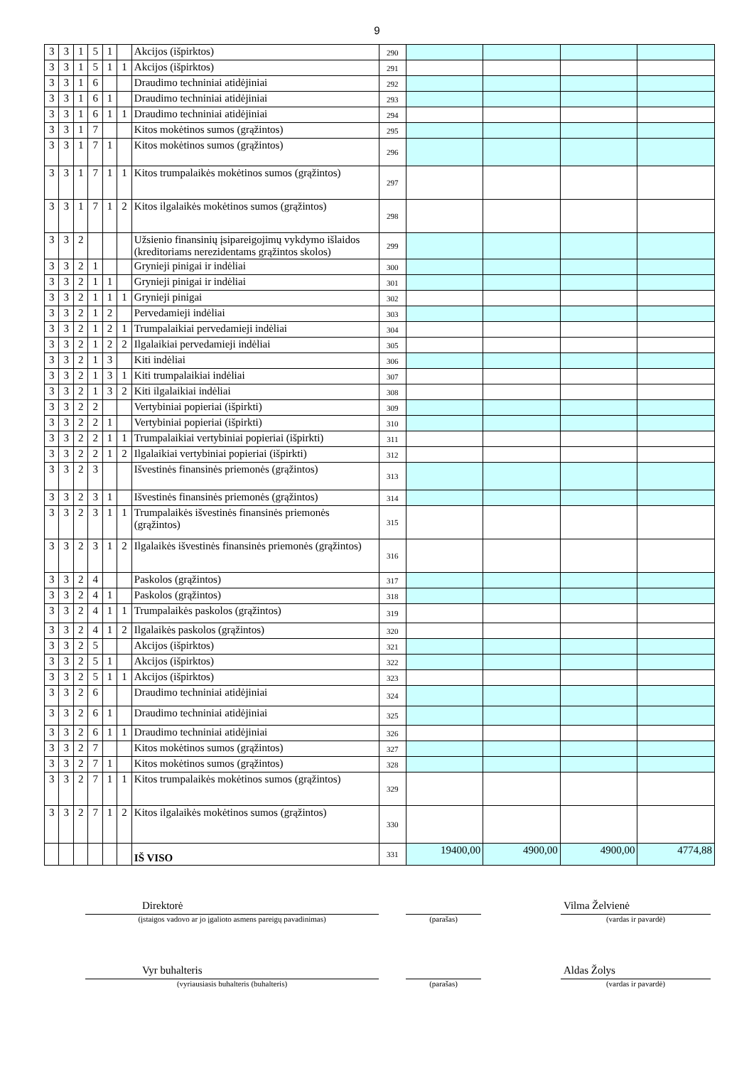9
| 3 | 3 | 1 | 5 | 1 | | Akcijos (išpirktos) | 290 | | | | |
| 3 | 3 | 1 | 5 | 1 | 1 | Akcijos (išpirktos) | 291 | | | | |
| 3 | 3 | 1 | 6 | | | Draudimo techniniai atidėjiniai | 292 | | | | |
| 3 | 3 | 1 | 6 | 1 | | Draudimo techniniai atidėjiniai | 293 | | | | |
| 3 | 3 | 1 | 6 | 1 | 1 | Draudimo techniniai atidėjiniai | 294 | | | | |
| 3 | 3 | 1 | 7 | | | Kitos mokėtinos sumos (grąžintos) | 295 | | | | |
| 3 | 3 | 1 | 7 | 1 | | Kitos mokėtinos sumos (grąžintos) | 296 | | | | |
| 3 | 3 | 1 | 7 | 1 | 1 | Kitos trumpalaikės mokėtinos sumos (grąžintos) | 297 | | | | |
| 3 | 3 | 1 | 7 | 1 | 2 | Kitos ilgalaikės mokėtinos sumos (grąžintos) | 298 | | | | |
| 3 | 3 | 2 | | | | Užsienio finansinių įsipareigojimų vykdymo išlaidos (kreditoriams nerezidentams grąžintos skolos) | 299 | | | | |
| 3 | 3 | 2 | 1 | | | Grynieji pinigai ir indėliai | 300 | | | | |
| 3 | 3 | 2 | 1 | 1 | | Grynieji pinigai ir indėliai | 301 | | | | |
| 3 | 3 | 2 | 1 | 1 | 1 | Grynieji pinigai | 302 | | | | |
| 3 | 3 | 2 | 1 | 2 | | Pervedamieji indėliai | 303 | | | | |
| 3 | 3 | 2 | 1 | 2 | 1 | Trumpalaikiai pervedamieji indėliai | 304 | | | | |
| 3 | 3 | 2 | 1 | 2 | 2 | Ilgalaikiai pervedamieji indėliai | 305 | | | | |
| 3 | 3 | 2 | 1 | 3 | | Kiti indėliai | 306 | | | | |
| 3 | 3 | 2 | 1 | 3 | 1 | Kiti trumpalaikiai indėliai | 307 | | | | |
| 3 | 3 | 2 | 1 | 3 | 2 | Kiti ilgalaikiai indėliai | 308 | | | | |
| 3 | 3 | 2 | 2 | | | Vertybiniai popieriai (išpirkti) | 309 | | | | |
| 3 | 3 | 2 | 2 | 1 | | Vertybiniai popieriai (išpirkti) | 310 | | | | |
| 3 | 3 | 2 | 2 | 1 | 1 | Trumpalaikiai vertybiniai popieriai (išpirkti) | 311 | | | | |
| 3 | 3 | 2 | 2 | 1 | 2 | Ilgalaikiai vertybiniai popieriai (išpirkti) | 312 | | | | |
| 3 | 3 | 2 | 3 | | | Išvestinės finansinės priemonės (grąžintos) | 313 | | | | |
| 3 | 3 | 2 | 3 | 1 | | Išvestinės finansinės priemonės (grąžintos) | 314 | | | | |
| 3 | 3 | 2 | 3 | 1 | 1 | Trumpalaikės išvestinės finansinės priemonės (grąžintos) | 315 | | | | |
| 3 | 3 | 2 | 3 | 1 | 2 | Ilgalaikės išvestinės finansinės priemonės (grąžintos) | 316 | | | | |
| 3 | 3 | 2 | 4 | | | Paskolos (grąžintos) | 317 | | | | |
| 3 | 3 | 2 | 4 | 1 | | Paskolos (grąžintos) | 318 | | | | |
| 3 | 3 | 2 | 4 | 1 | 1 | Trumpalaikės paskolos (grąžintos) | 319 | | | | |
| 3 | 3 | 2 | 4 | 1 | 2 | Ilgalaikės paskolos (grąžintos) | 320 | | | | |
| 3 | 3 | 2 | 5 | | | Akcijos (išpirktos) | 321 | | | | |
| 3 | 3 | 2 | 5 | 1 | | Akcijos (išpirktos) | 322 | | | | |
| 3 | 3 | 2 | 5 | 1 | 1 | Akcijos (išpirktos) | 323 | | | | |
| 3 | 3 | 2 | 6 | | | Draudimo techniniai atidėjiniai | 324 | | | | |
| 3 | 3 | 2 | 6 | 1 | | Draudimo techniniai atidėjiniai | 325 | | | | |
| 3 | 3 | 2 | 6 | 1 | 1 | Draudimo techniniai atidėjiniai | 326 | | | | |
| 3 | 3 | 2 | 7 | | | Kitos mokėtinos sumos (grąžintos) | 327 | | | | |
| 3 | 3 | 2 | 7 | 1 | | Kitos mokėtinos sumos (grąžintos) | 328 | | | | |
| 3 | 3 | 2 | 7 | 1 | 1 | Kitos trumpalaikės mokėtinos sumos (grąžintos) | 329 | | | | |
| 3 | 3 | 2 | 7 | 1 | 2 | Kitos ilgalaikės mokėtinos sumos (grąžintos) | 330 | | | | |
| | | | | | | IŠ VISO | 331 | 19400,00 | 4900,00 | 4900,00 | 4774,88 |
Direktorė
(įstaigos vadovo ar jo įgalioto asmens pareigų pavadinimas)
(parašas)
Vilma Želvienė
(vardas ir pavardė)
Vyr buhalteris
(vyriausiasis buhalteris (buhalteris)
(parašas)
Aldas Žolys
(vardas ir pavardė)